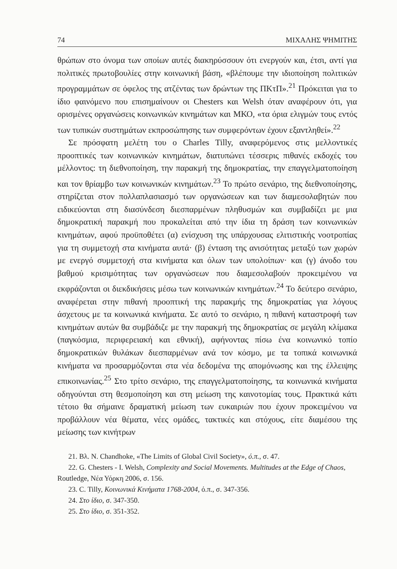74 ΜΙΧΑΛΗΣ ΨΗΜΙΤΗΣ
θρώπων στο όνομα των οποίων αυτές διακηρύσσουν ότι ενεργούν και, έτσι, αντί για πολιτικές πρωτοβουλίες στην κοινωνική βάση, «βλέπουμε την ιδιοποίηση πολιτικών προγραμμάτων σε όφελος της ατζέντας των δρώντων της ΠΚτΠ».<sup>21</sup> Πρόκειται για το ίδιο φαινόμενο που επισημαίνουν οι Chesters και Welsh όταν αναφέρουν ότι, για ορισμένες οργανώσεις κοινωνικών κινημάτων και ΜΚΟ, «τα όρια ελιγμών τους εντός των τυπικών συστημάτων εκπροσώπησης των συμφερόντων έχουν εξαντληθεί».<sup>22</sup>
Σε πρόσφατη μελέτη του ο Charles Tilly, αναφερόμενος στις μελλοντικές προοπτικές των κοινωνικών κινημάτων, διατυπώνει τέσσερις πιθανές εκδοχές του μέλλοντος: τη διεθνοποίηση, την παρακμή της δημοκρατίας, την επαγγελματοποίηση και τον θρίαμβο των κοινωνικών κινημάτων.<sup>23</sup> Το πρώτο σενάριο, της διεθνοποίησης, στηρίζεται στον πολλαπλασιασμό των οργανώσεων και των διαμεσολαβητών που ειδικεύονται στη διασύνδεση διεσπαρμένων πληθυσμών και συμβαδίζει με μια δημοκρατική παρακμή που προκαλείται από την ίδια τη δράση των κοινωνικών κινημάτων, αφού προϋποθέτει (α) ενίσχυση της υπάρχουσας ελιτιστικής νοοτροπίας για τη συμμετοχή στα κινήματα αυτά· (β) ένταση της ανισότητας μεταξύ των χωρών με ενεργό συμμετοχή στα κινήματα και όλων των υπολοίπων· και (γ) άνοδο του βαθμού κρισιμότητας των οργανώσεων που διαμεσολαβούν προκειμένου να εκφράζονται οι διεκδικήσεις μέσω των κοινωνικών κινημάτων.<sup>24</sup> Το δεύτερο σενάριο, αναφέρεται στην πιθανή προοπτική της παρακμής της δημοκρατίας για λόγους άσχετους με τα κοινωνικά κινήματα. Σε αυτό το σενάριο, η πιθανή καταστροφή των κινημάτων αυτών θα συμβάδιζε με την παρακμή της δημοκρατίας σε μεγάλη κλίμακα (παγκόσμια, περιφερειακή και εθνική), αφήνοντας πίσω ένα κοινωνικό τοπίο δημοκρατικών θυλάκων διεσπαρμένων ανά τον κόσμο, με τα τοπικά κοινωνικά κινήματα να προσαρμόζονται στα νέα δεδομένα της απομόνωσης και της έλλειψης επικοινωνίας.<sup>25</sup> Στο τρίτο σενάριο, της επαγγελματοποίησης, τα κοινωνικά κινήματα οδηγούνται στη θεσμοποίηση και στη μείωση της καινοτομίας τους. Πρακτικά κάτι τέτοιο θα σήμαινε δραματική μείωση των ευκαιριών που έχουν προκειμένου να προβάλλουν νέα θέματα, νέες ομάδες, τακτικές και στόχους, είτε διαμέσου της μείωσης των κινήτρων
21. Βλ. N. Chandhoke, «The Limits of Global Civil Society», ό.π., σ. 47.
22. G. Chesters - I. Welsh, Complexity and Social Movements. Multitudes at the Edge of Chaos, Routledge, Νέα Υόρκη 2006, σ. 156.
23. C. Tilly, Κοινωνικά Κινήματα 1768-2004, ό.π., σ. 347-356.
24. Στο ίδιο, σ. 347-350.
25. Στο ίδιο, σ. 351-352.